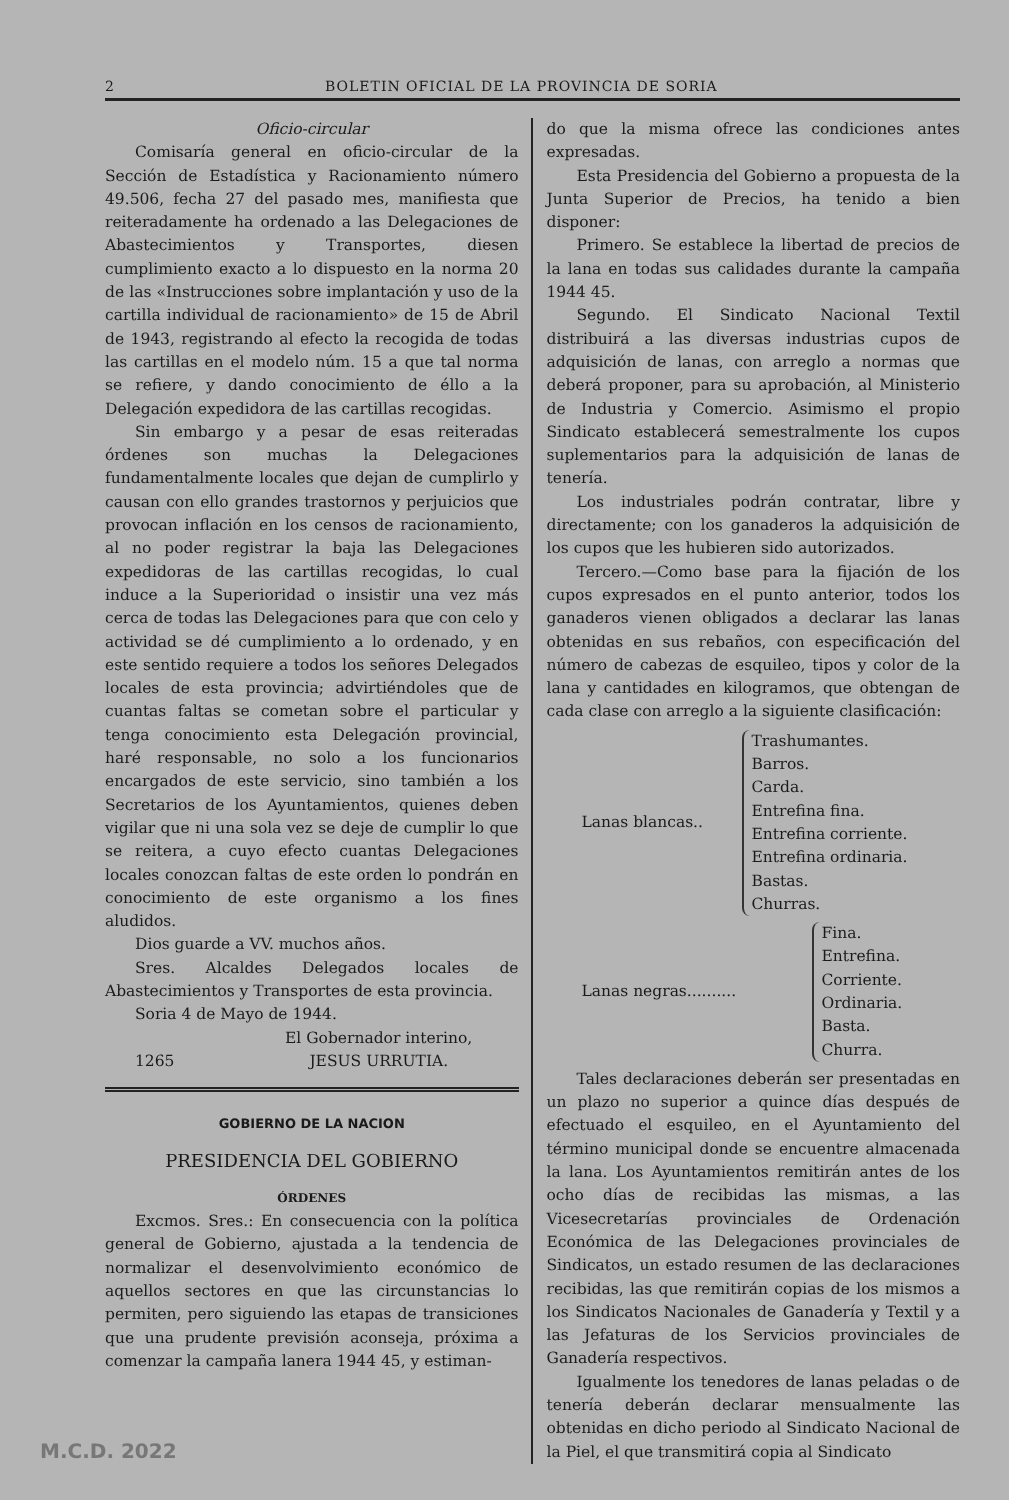2 BOLETIN OFICIAL DE LA PROVINCIA DE SORIA
Oficio-circular
Comisaría general en oficio-circular de la Sección de Estadística y Racionamiento número 49.506, fecha 27 del pasado mes, manifiesta que reiteradamente ha ordenado a las Delegaciones de Abastecimientos y Transportes, diesen cumplimiento exacto a lo dispuesto en la norma 20 de las «Instrucciones sobre implantación y uso de la cartilla individual de racionamiento» de 15 de Abril de 1943, registrando al efecto la recogida de todas las cartillas en el modelo núm. 15 a que tal norma se refiere, y dando conocimiento de éllo a la Delegación expedidora de las cartillas recogidas.
Sin embargo y a pesar de esas reiteradas órdenes son muchas la Delegaciones fundamentalmente locales que dejan de cumplirlo y causan con ello grandes trastornos y perjuicios que provocan inflación en los censos de racionamiento, al no poder registrar la baja las Delegaciones expedidoras de las cartillas recogidas, lo cual induce a la Superioridad o insistir una vez más cerca de todas las Delegaciones para que con celo y actividad se dé cumplimiento a lo ordenado, y en este sentido requiere a todos los señores Delegados locales de esta provincia; advirtiéndoles que de cuantas faltas se cometan sobre el particular y tenga conocimiento esta Delegación provincial, haré responsable, no solo a los funcionarios encargados de este servicio, sino también a los Secretarios de los Ayuntamientos, quienes deben vigilar que ni una sola vez se deje de cumplir lo que se reitera, a cuyo efecto cuantas Delegaciones locales conozcan faltas de este orden lo pondrán en conocimiento de este organismo a los fines aludidos.
Dios guarde a VV. muchos años.
Sres. Alcaldes Delegados locales de Abastecimientos y Transportes de esta provincia.
Soria 4 de Mayo de 1944.
El Gobernador interino,
1265 JESUS URRUTIA.
GOBIERNO DE LA NACION
PRESIDENCIA DEL GOBIERNO
ÓRDENES
Excmos. Sres.: En consecuencia con la política general de Gobierno, ajustada a la tendencia de normalizar el desenvolvimiento económico de aquellos sectores en que las circunstancias lo permiten, pero siguiendo las etapas de transiciones que una prudente previsión aconseja, próxima a comenzar la campaña lanera 1944 45, y estiman-
do que la misma ofrece las condiciones antes expresadas.
Esta Presidencia del Gobierno a propuesta de la Junta Superior de Precios, ha tenido a bien disponer:
Primero. Se establece la libertad de precios de la lana en todas sus calidades durante la campaña 1944 45.
Segundo. El Sindicato Nacional Textil distribuirá a las diversas industrias cupos de adquisición de lanas, con arreglo a normas que deberá proponer, para su aprobación, al Ministerio de Industria y Comercio. Asimismo el propio Sindicato establecerá semestralmente los cupos suplementarios para la adquisición de lanas de tenería.
Los industriales podrán contratar, libre y directamente; con los ganaderos la adquisición de los cupos que les hubieren sido autorizados.
Tercero.—Como base para la fijación de los cupos expresados en el punto anterior, todos los ganaderos vienen obligados a declarar las lanas obtenidas en sus rebaños, con especificación del número de cabezas de esquileo, tipos y color de la lana y cantidades en kilogramos, que obtengan de cada clase con arreglo a la siguiente clasificación:
Lanas blancas..
Trashumantes.
Barros.
Carda.
Entrefina fina.
Entrefina corriente.
Entrefina ordinaria.
Bastas.
Churras.
Lanas negras..........
Fina.
Entrefina.
Corriente.
Ordinaria.
Basta.
Churra.
Tales declaraciones deberán ser presentadas en un plazo no superior a quince días después de efectuado el esquileo, en el Ayuntamiento del término municipal donde se encuentre almacenada la lana. Los Ayuntamientos remitirán antes de los ocho días de recibidas las mismas, a las Vicesecretarías provinciales de Ordenación Económica de las Delegaciones provinciales de Sindicatos, un estado resumen de las declaraciones recibidas, las que remitirán copias de los mismos a los Sindicatos Nacionales de Ganadería y Textil y a las Jefaturas de los Servicios provinciales de Ganadería respectivos.
Igualmente los tenedores de lanas peladas o de tenería deberán declarar mensualmente las obtenidas en dicho periodo al Sindicato Nacional de la Piel, el que transmitirá copia al Sindicato
M.C.D. 2022